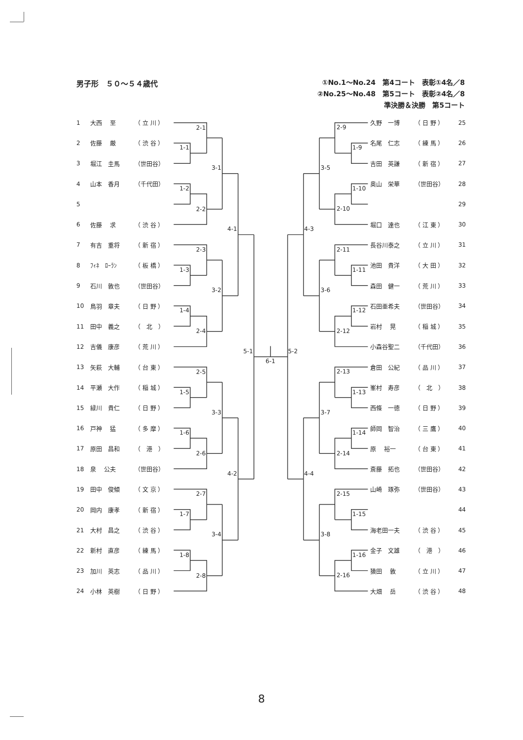男子形　５０～５４歳代
①No.1～No.24　第4コート　表彰①4名／8
②No.25～No.48　第5コート　表彰②4名／8
準決勝＆決勝　第5コート
| 1 | 大西 至 | （ 立 川 ） |
| 2 | 佐藤 厳 | （ 渋 谷 ） |
| 3 | 堀江 圭馬 | （世田谷） |
| 4 | 山本 香月 | （千代田） |
| 5 | | |
| 6 | 佐藤 求 | （ 渋 谷 ） |
| 7 | 有吉 重将 | （ 新 宿 ） |
| 8 | ﾌｨﾈ ﾛｰﾗﾝ | （ 板 橋 ） |
| 9 | 石川 敦也 | （世田谷） |
| 10 | 鳥羽 章夫 | （ 日 野 ） |
| 11 | 田中 義之 | （ 北 ） |
| 12 | 吉儀 康彦 | （ 荒 川 ） |
| 13 | 矢萩 大輔 | （ 台 東 ） |
| 14 | 平瀬 大作 | （ 稲 城 ） |
| 15 | 緑川 貴仁 | （ 日 野 ） |
| 16 | 戸神 猛 | （ 多 摩 ） |
| 17 | 原田 昌和 | （ 港 ） |
| 18 | 泉 公夫 | （世田谷） |
| 19 | 田中 俊傾 | （ 文 京 ） |
| 20 | 岡内 康孝 | （ 新 宿 ） |
| 21 | 大村 昌之 | （ 渋 谷 ） |
| 22 | 新村 直彦 | （ 練 馬 ） |
| 23 | 加川 英志 | （ 品 川 ） |
| 24 | 小林 英樹 | （ 日 野 ） |
2-1
1-1
1-2
2-2
3-1
2-3
1-3
1-4
2-4
3-2
4-1
2-5
1-5
1-6
2-6
3-3
2-7
1-7
1-8
2-8
3-4
4-2
5-1
6-1
2-9
1-9
1-10
2-10
3-5
2-11
1-11
1-12
2-12
3-6
4-3
2-13
1-13
1-14
2-14
3-7
2-15
1-15
1-16
2-16
3-8
4-4
5-2
| 久野 一博 | （ 日 野 ） | 25 |
| 名尾 仁志 | （ 練 馬 ） | 26 |
| 吉田 英謙 | （ 新 宿 ） | 27 |
| 奥山 栄華 | （世田谷） | 28 |
| | | 29 |
| 堀口 達也 | （ 江 東 ） | 30 |
| 長谷川泰之 | （ 立 川 ） | 31 |
| 池田 貴洋 | （ 大 田 ） | 32 |
| 森田 健一 | （ 荒 川 ） | 33 |
| 石田亜希夫 | （世田谷） | 34 |
| 岩村 晃 | （ 稲 城 ） | 35 |
| 小森谷聖二 | （千代田） | 36 |
| 倉田 公紀 | （ 品 川 ） | 37 |
| 峯村 寿彦 | （ 北 ） | 38 |
| 西條 一徳 | （ 日 野 ） | 39 |
| 師岡 智治 | （ 三 鷹 ） | 40 |
| 原 裕一 | （ 台 東 ） | 41 |
| 斎藤 拓也 | （世田谷） | 42 |
| 山崎 琢弥 | （世田谷） | 43 |
| | | 44 |
| 海老田一夫 | （ 渋 谷 ） | 45 |
| 金子 文雄 | （ 港 ） | 46 |
| 猿田 敦 | （ 立 川 ） | 47 |
| 大畑 岳 | （ 渋 谷 ） | 48 |
8